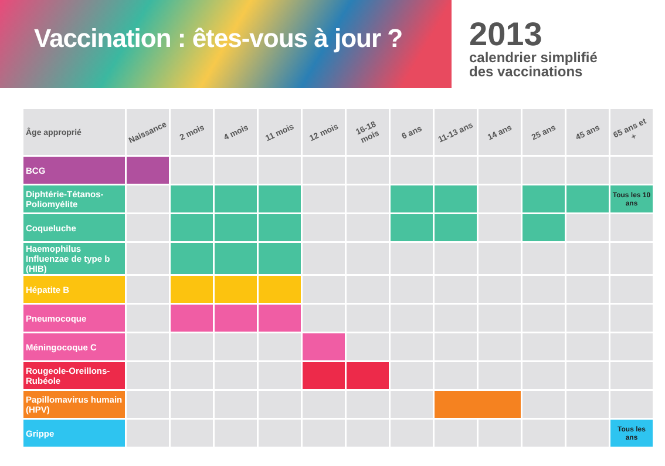Vaccination : êtes-vous à jour ?
2013
calendrier simplifié
des vaccinations
| Âge approprié | Naissance | 2 mois | 4 mois | 11 mois | 12 mois | 16-18 mois | 6 ans | 11-13 ans | 14 ans | 25 ans | 45 ans | 65 ans et + |
| --- | --- | --- | --- | --- | --- | --- | --- | --- | --- | --- | --- | --- |
| BCG | | | | | | | | | | | | |
| Diphtérie-Tétanos-Poliomyélite | | | | | | | | | | | | Tous les 10 ans |
| Coqueluche | | | | | | | | | | | | |
| Haemophilus Influenzae de type b (HIB) | | | | | | | | | | | | |
| Hépatite B | | | | | | | | | | | | |
| Pneumocoque | | | | | | | | | | | | |
| Méningocoque C | | | | | | | | | | | | |
| Rougeole-Oreillons-Rubéole | | | | | | | | | | | | |
| Papillomavirus humain (HPV) | | | | | | | | | | | | |
| Grippe | | | | | | | | | | | | Tous les ans |